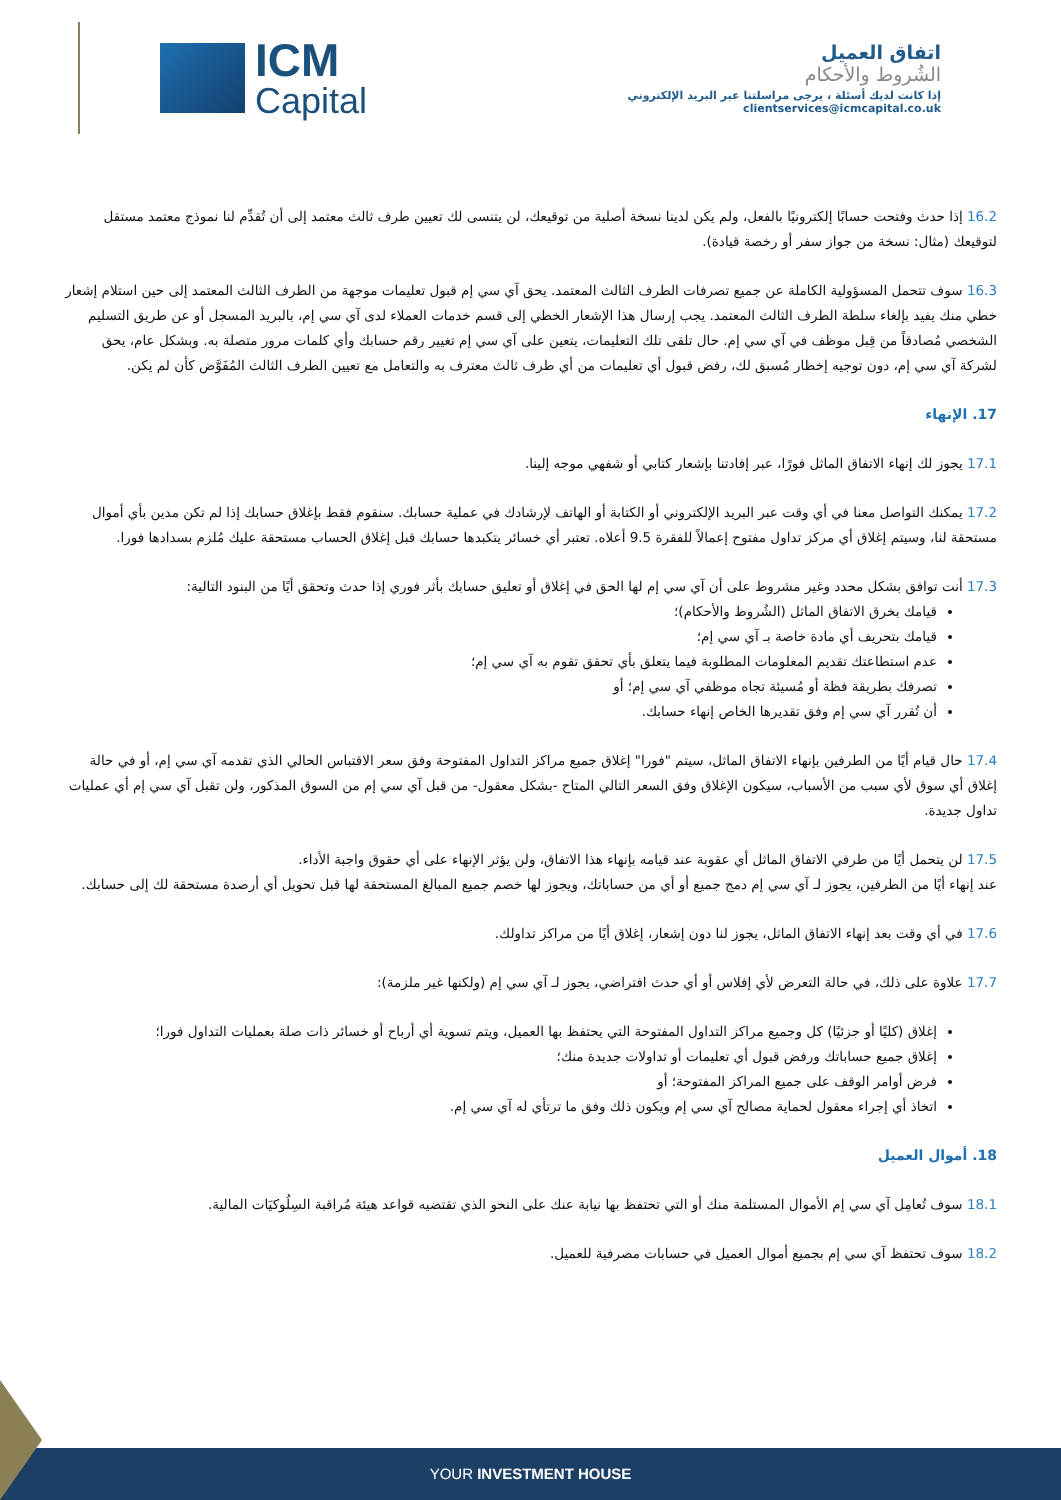ICM
Capital
اتفاق العميل
الشُروط والأحكام
إذا كانت لديك أسئلة ، يرجى مراسلتنا عبر البريد الإلكتروني clientservices@icmcapital.co.uk
16.2 إذا حدث وفتحت حسابًا إلكترونيًا بالفعل، ولم يكن لدينا نسخة أصلية من توقيعك، لن يتنسى لك تعيين طرف ثالث معتمد إلى أن تُقدِّم لنا نموذج معتمد مستقل لتوقيعك (مثال: نسخة من جواز سفر أو رخصة قيادة).
16.3 سوف تتحمل المسؤولية الكاملة عن جميع تصرفات الطرف الثالث المعتمد. يحق آي سي إم قبول تعليمات موجهة من الطرف الثالث المعتمد إلى حين استلام إشعار خطي منك يفيد بإلغاء سلطة الطرف الثالث المعتمد. يجب إرسال هذا الإشعار الخطي إلى قسم خدمات العملاء لدى آي سي إم، بالبريد المسجل أو عن طريق التسليم الشخصي مُصادقاً من قِبل موظف في آي سي إم. حال تلقى تلك التعليمات، يتعين على آي سي إم تغيير رقم حسابك وأي كلمات مرور متصلة به. وبشكل عام، يحق لشركة آي سي إم، دون توجيه إخطار مُسبق لك، رفض قبول أي تعليمات من أي طرف ثالث معترف به والتعامل مع تعيين الطرف الثالث المُفَوَّض كأن لم يكن.
17. الإنهاء
17.1 يجوز لك إنهاء الاتفاق الماثل فورًا، عبر إفادتنا بإشعار كتابي أو شفهي موجه إلينا.
17.2 يمكنك التواصل معنا في أي وقت عبر البريد الإلكتروني أو الكتابة أو الهاتف لإرشادك في عملية حسابك. سنقوم فقط بإغلاق حسابك إذا لم تكن مدين بأي أموال مستحقة لنا، وسيتم إغلاق أي مركز تداول مفتوح إعمالاً للفقرة 9.5 أعلاه. تعتبر أي خسائر يتكبدها حسابك قبل إغلاق الحساب مستحقة عليك مُلزم بسدادها فورا.
17.3 أنت توافق بشكل محدد وغير مشروط على أن آي سي إم لها الحق في إغلاق أو تعليق حسابك بأثر فوري إذا حدث وتحقق أيًا من البنود التالية:
قيامك بخرق الاتفاق الماثل (الشُروط والأحكام)؛
قيامك بتحريف أي مادة خاصة بـ آي سي إم؛
عدم استطاعتك تقديم المعلومات المطلوبة فيما يتعلق بأي تحقق تقوم به آي سي إم؛
تصرفك بطريقة فظة أو مُسيئة تجاه موظفي آي سي إم؛ أو
أن تُقرر آي سي إم وفق تقديرها الخاص إنهاء حسابك.
17.4 حال قيام أيًا من الطرفين بإنهاء الاتفاق الماثل، سيتم "فورا" إغلاق جميع مراكز التداول المفتوحة وفق سعر الاقتباس الحالي الذي تقدمه آي سي إم، أو في حالة إغلاق أي سوق لأي سبب من الأسباب، سيكون الإغلاق وفق السعر التالي المتاح -بشكل معقول- من قبل آي سي إم من السوق المذكور، ولن تقبل آي سي إم أي عمليات تداول جديدة.
17.5 لن يتحمل أيًا من طرفي الاتفاق الماثل أي عقوبة عند قيامه بإنهاء هذا الاتفاق، ولن يؤثر الإنهاء على أي حقوق واجبة الأداء.
عند إنهاء أيًا من الطرفين، يجوز لـ آي سي إم دمج جميع أو أي من حساباتك، ويجوز لها خصم جميع المبالغ المستحقة لها قبل تحويل أي أرصدة مستحقة لك إلى حسابك.
17.6 في أي وقت بعد إنهاء الاتفاق الماثل، يجوز لنا دون إشعار، إغلاق أيًا من مراكز تداولك.
17.7 علاوة على ذلك، في حالة التعرض لأي إفلاس أو أي حدث افتراضي، يجوز لـ آي سي إم (ولكنها غير ملزمة):
إغلاق (كليًا أو جزئيًا) كل وجميع مراكز التداول المفتوحة التي يحتفظ بها العميل، ويتم تسوية أي أرباح أو خسائر ذات صلة بعمليات التداول فورا؛
إغلاق جميع حساباتك ورفض قبول أي تعليمات أو تداولات جديدة منك؛
فرض أوامر الوقف على جميع المراكز المفتوحة؛ أو
اتخاذ أي إجراء معقول لحماية مصالح آي سي إم ويكون ذلك وفق ما ترتأي له آي سي إم.
18. أموال العميل
18.1 سوف تُعامِل آي سي إم الأموال المستلمة منك أو التي تحتفظ بها نيابة عنك على النحو الذي تقتضيه قواعد هيئة مُراقبة السِلُوكيَات المالية.
18.2 سوف تحتفظ آي سي إم بجميع أموال العميل في حسابات مصرفية للعميل.
YOUR INVESTMENT HOUSE